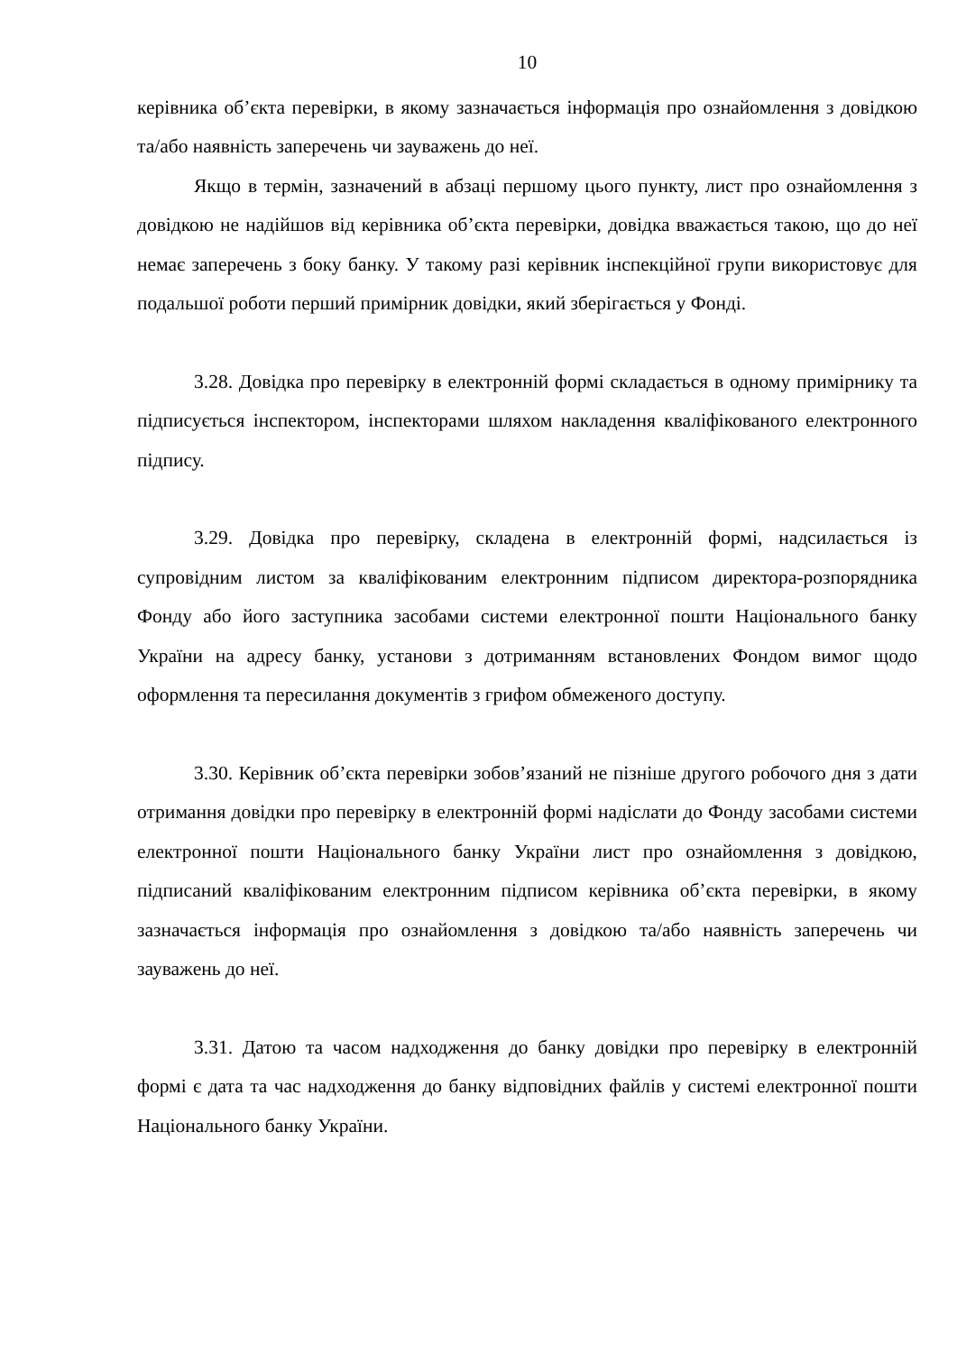10
керівника об’єкта перевірки, в якому зазначається інформація про ознайомлення з довідкою та/або наявність заперечень чи зауважень до неї.
Якщо в термін, зазначений в абзаці першому цього пункту, лист про ознайомлення з довідкою не надійшов від керівника об’єкта перевірки, довідка вважається такою, що до неї немає заперечень з боку банку. У такому разі керівник інспекційної групи використовує для подальшої роботи перший примірник довідки, який зберігається у Фонді.
3.28. Довідка про перевірку в електронній формі складається в одному примірнику та підписується інспектором, інспекторами шляхом накладення кваліфікованого електронного підпису.
3.29. Довідка про перевірку, складена в електронній формі, надсилається із супровідним листом за кваліфікованим електронним підписом директора-розпорядника Фонду або його заступника засобами системи електронної пошти Національного банку України на адресу банку, установи з дотриманням встановлених Фондом вимог щодо оформлення та пересилання документів з грифом обмеженого доступу.
3.30. Керівник об’єкта перевірки зобов’язаний не пізніше другого робочого дня з дати отримання довідки про перевірку в електронній формі надіслати до Фонду засобами системи електронної пошти Національного банку України лист про ознайомлення з довідкою, підписаний кваліфікованим електронним підписом керівника об’єкта перевірки, в якому зазначається інформація про ознайомлення з довідкою та/або наявність заперечень чи зауважень до неї.
3.31. Датою та часом надходження до банку довідки про перевірку в електронній формі є дата та час надходження до банку відповідних файлів у системі електронної пошти Національного банку України.